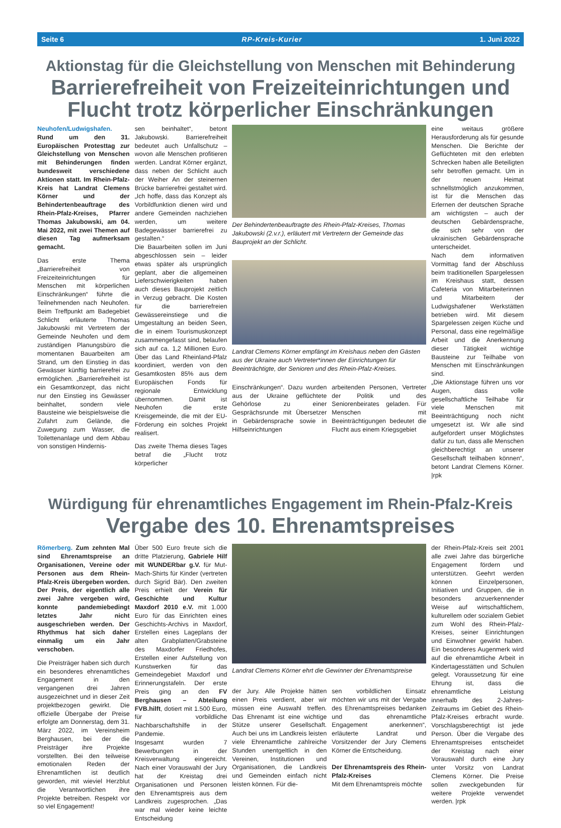Seite 6 RP-Kreis-Kurier 1. Juni 2022
Aktionstag für die Gleichstellung von Menschen mit Behinderung
Barrierefreiheit von Freizeiteinrichtungen und Flucht trotz körperlicher Einschränkungen
Neuhofen/Ludwigshafen.
Rund um den 31. Europäischen Protesttag zur Gleichstellung von Menschen mit Behinderungen finden bundesweit verschiedene Aktionen statt. Im Rhein-Pfalz-Kreis hat Landrat Clemens Körner und der Behindertenbeauftrage des Rhein-Pfalz-Kreises, Pfarrer Thomas Jakubowski, am 04. Mai 2022, mit zwei Themen auf diesen Tag aufmerksam gemacht.
Das erste Thema „Barrierefreiheit von Freizeiteinrichtungen für Menschen mit körperlichen Einschränkungen“ führte die Teilnehmenden nach Neuhofen. Beim Treffpunkt am Badegebiet Schlicht erläuterte Thomas Jakubowski mit Vertretern der Gemeinde Neuhofen und dem zuständigen Planungsbüro die momentanen Bauarbeiten am Strand, um den Einstieg in das Gewässer künftig barrierefrei zu ermöglichen. „Barrierefreiheit ist ein Gesamtkonzept, das nicht nur den Einstieg ins Gewässer beinhaltet, sondern viele Bausteine wie beispielsweise die Zufahrt zum Gelände, die Zuwegung zum Wasser, die Toilettenanlage und dem Abbau von sonstigen Hindernis-
sen beinhaltet“, betont Jakubowski. Barrierefreiheit bedeutet auch Unfallschutz – wovon alle Menschen profitieren werden. Landrat Körner ergänzt, dass neben der Schlicht auch der Weiher An der steinernen Brücke barrierefrei gestaltet wird. „Ich hoffe, dass das Konzept als Vorbildfunktion dienen wird und andere Gemeinden nachziehen werden, um weitere Badegewässer barrierefrei zu gestalten.“
Die Bauarbeiten sollen im Juni abgeschlossen sein – leider etwas später als ursprünglich geplant, aber die allgemeinen Lieferschwierigkeiten haben auch dieses Bauprojekt zeitlich in Verzug gebracht. Die Kosten für die barrierefreien Gewässereinstiege und die Umgestaltung an beiden Seen, die in einem Tourismuskonzept zusammengefasst sind, belaufen sich auf ca. 1,2 Millionen Euro. Über das Land Rheinland-Pfalz koordiniert, werden von den Gesamtkosten 85% aus dem Europäischen Fonds für regionale Entwicklung übernommen. Damit ist Neuhofen die erste Kreisgemeinde, die mit der EU-Förderung ein solches Projekt realisert.
Das zweite Thema dieses Tages betraf die „Flucht trotz körperlicher
Der Behindertenbeauftragte des Rhein-Pfalz-Kreises, Thomas Jakubowski (2.v.r.), erläutert mit Vertretern der Gemeinde das Bauprojekt an der Schlicht.
Landrat Clemens Körner empfängt im Kreishaus neben den Gästen aus der Ukraine auch Vertreter*innen der Einrichtungen für Beeinträchtigte, der Senioren und des Rhein-Pfalz-Kreises.
Einschränkungen“. Dazu wurden aus der Ukraine geflüchtete Gehörlose zu einer Gesprächsrunde mit Übersetzer in Gebärdensprache sowie in Hilfseinrichtungen
arbeitenden Personen, Vertreter der Politik und des Seniorenbeirates geladen. Für Menschen mit Beeinträchtigungen bedeutet die Flucht aus einem Kriegsgebiet
eine weitaus größere Herausforderung als für gesunde Menschen. Die Berichte der Geflüchteten mit den erlebten Schrecken haben alle Beteiligten sehr betroffen gemacht. Um in der neuen Heimat schnellstmöglich anzukommen, ist für die Menschen das Erlernen der deutschen Sprache am wichtigsten – auch der deutschen Gebärdensprache, die sich sehr von der ukrainischen Gebärdensprache unterscheidet.
Nach dem informativen Vormittag fand der Abschluss beim traditionellen Spargelessen im Kreishaus statt, dessen Cafeteria von Mitarbeiterinnen und Mitarbeitern der Ludwigshafener Werkstätten betrieben wird. Mit diesem Spargelessen zeigen Küche und Personal, dass eine regelmäßige Arbeit und die Anerkennung dieser Tätigkeit wichtige Bausteine zur Teilhabe von Menschen mit Einschränkungen sind.
„Die Aktionstage führen uns vor Augen, dass volle gesellschaftliche Teilhabe für viele Menschen mit Beeinträchtigung noch nicht umgesetzt ist. Wir alle sind aufgefordert unser Möglichstes dafür zu tun, dass alle Menschen gleichberechtigt an unserer Gesellschaft teilhaben können“, betont Landrat Clemens Körner. |rpk
Würdigung für ehrenamtliches Engagement im Rhein-Pfalz-Kreis
Vergabe des 10. Ehrenamtspreises
Römerberg. Zum zehnten Mal sind Ehrenamtspreise an Organisationen, Vereine oder Personen aus dem Rhein-Pfalz-Kreis übergeben worden. Der Preis, der eigentlich alle zwei Jahre vergeben wird, konnte pandemiebedingt letztes Jahr nicht ausgeschrieben werden. Der Rhythmus hat sich daher einmalig um ein Jahr verschoben.
Die Preisträger haben sich durch ein besonderes ehrenamtliches Engagement in den vergangenen drei Jahren ausgezeichnet und in dieser Zeit projektbezogen gewirkt. Die offizielle Übergabe der Preise erfolgte am Donnerstag, dem 31. März 2022, im Vereinsheim Berghausen, bei der die Preisträger ihre Projekte vorstellten. Bei den teilweise emotionalen Reden der Ehrenamtlichen ist deutlich geworden, mit wieviel Herzblut die Verantwortlichen ihre Projekte betreiben. Respekt vor so viel Engagement!
Über 500 Euro freute sich die dritte Platzierung, Gabriele Hilf mit WUNDERbar g.V. für Mut-Mach-Shirts für Kinder (vertreten durch Sigrid Bär). Den zweiten Preis erhielt der Verein für Geschichte und Kultur Maxdorf 2010 e.V. mit 1.000 Euro für das Einrichten eines Geschichts-Archivs in Maxdorf, Erstellen eines Lageplans der alten Grabplatten/Grabsteine des Maxdorfer Friedhofes, Erstellen einer Aufstellung von Kunstwerken für das Gemeindegebiet Maxdorf und Erinnerungstafeln. Der erste Preis ging an den FV Berghausen – Abteilung FVB.hilft, dotiert mit 1.500 Euro, für vorbildliche Nachbarschaftshilfe in der Pandemie.
Insgesamt wurden 7 Bewerbungen in der Kreisverwaltung eingereicht. Nach einer Vorauswahl der Jury hat der Kreistag drei Organisationen und Personen den Ehrenamtspreis aus dem Landkreis zugesprochen. „Das war mal wieder keine leichte Entscheidung
Landrat Clemens Körner ehrt die Gewinner der Ehrenamtspreise
der Jury. Alle Projekte hätten einen Preis verdient, aber wir müssen eine Auswahl treffen. Das Ehrenamt ist eine wichtige Stütze unserer Gesellschaft. Auch bei uns im Landkreis leisten viele Ehrenamtliche zahlreiche Stunden unentgeltlich in den Vereinen, Institutionen und Organisationen, die Landkreis und Gemeinden einfach nicht leisten können. Für die-
sen vorbildlichen Einsatz möchten wir uns mit der Vergabe des Ehrenamtspreises bedanken und das ehrenamtliche Engagement anerkennen“, erläuterte Landrat und Vorsitzender der Jury Clemens Körner die Entscheidung.
Der Ehrenamtspreis des Rhein-Pfalz-Kreises
Mit dem Ehrenamtspreis möchte
der Rhein-Pfalz-Kreis seit 2001 alle zwei Jahre das bürgerliche Engagement fördern und unterstützen. Geehrt werden können Einzelpersonen, Initiativen und Gruppen, die in besonders anzuerkennender Weise auf wirtschaftlichem, kulturellem oder sozialem Gebiet zum Wohl des Rhein-Pfalz-Kreises, seiner Einrichtungen und Einwohner gewirkt haben. Ein besonderes Augenmerk wird auf die ehrenamtliche Arbeit in Kindertagesstätten und Schulen gelegt. Voraussetzung für eine Ehrung ist, dass die ehrenamtliche Leistung innerhalb des 2-Jahres-Zeitraums im Gebiet des Rhein-Pfalz-Kreises erbracht wurde. Vorschlagsberechtigt ist jede Person. Über die Vergabe des Ehrenamtspreises entscheidet der Kreistag nach einer Vorauswahl durch eine Jury unter Vorsitz von Landrat Clemens Körner. Die Preise sollen zweckgebunden für weitere Projekte verwendet werden. |rpk